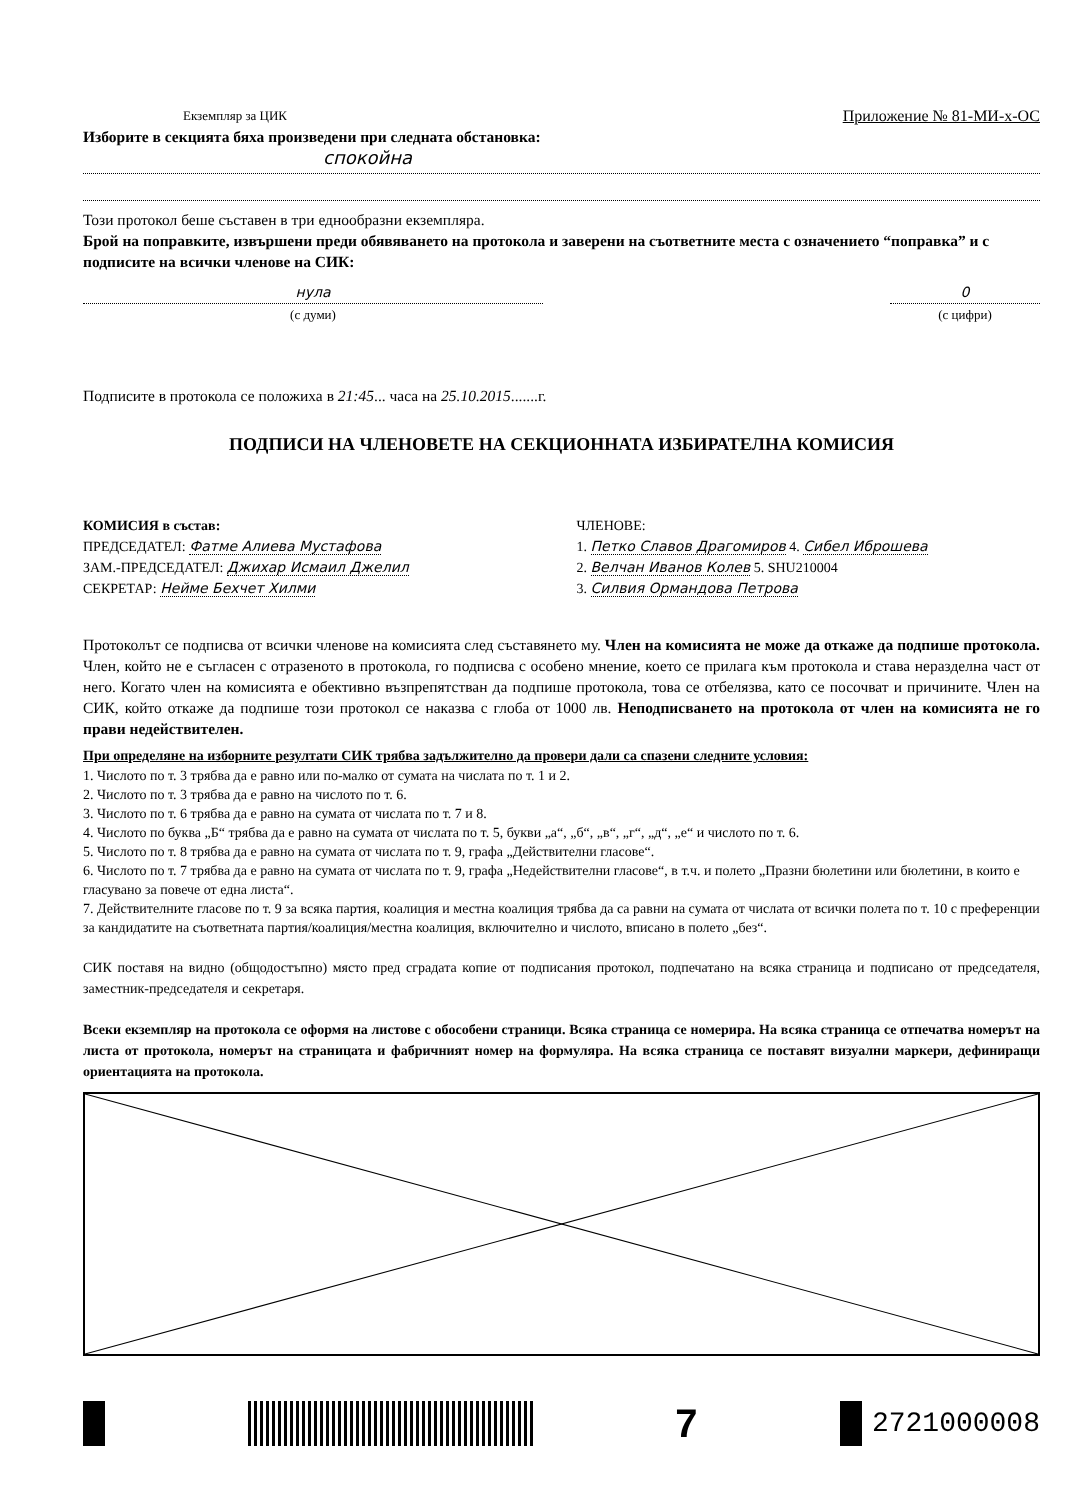Екземпляр за ЦИК Приложение № 81-МИ-х-ОС
Изборите в секцията бяха произведени при следната обстановка:
спокойна
Този протокол беше съставен в три еднообразни екземпляра.
Брой на поправките, извършени преди обявяването на протокола и заверени на съответните места с означението “поправка” и с подписите на всички членове на СИК:
нула
(с думи)
0
(с цифри)
Подписите в протокола се положиха в 21:45... часа на 25.10.2015.......г.
ПОДПИСИ НА ЧЛЕНОВЕТЕ НА СЕКЦИОННАТА ИЗБИРАТЕЛНА КОМИСИЯ
КОМИСИЯ в състав:
ПРЕДСЕДАТЕЛ: Фатме Алиева Мустафова
ЗАМ.-ПРЕДСЕДАТЕЛ: Джихар Исмаил Джелил
СЕКРЕТАР: Нейме Бехчет Хилми
ЧЛЕНОВЕ:
1. Петко Славов Драгомиров 4. Сибел Иброшева
2. Велчан Иванов Колев 5. SHU210004
3. Силвия Ормандова Петрова
Протоколът се подписва от всички членове на комисията след съставянето му. Член на комисията не може да откаже да подпише протокола. Член, който не е съгласен с отразеното в протокола, го подписва с особено мнение, което се прилага към протокола и става неразделна част от него. Когато член на комисията е обективно възпрепятстван да подпише протокола, това се отбелязва, като се посочват и причините. Член на СИК, който откаже да подпише този протокол се наказва с глоба от 1000 лв. Неподписването на протокола от член на комисията не го прави недействителен.
При определяне на изборните резултати СИК трябва задължително да провери дали са спазени следните условия:
1. Числото по т. 3 трябва да е равно или по-малко от сумата на числата по т. 1 и 2.
2. Числото по т. 3 трябва да е равно на числото по т. 6.
3. Числото по т. 6 трябва да е равно на сумата от числата по т. 7 и 8.
4. Числото по буква „Б“ трябва да е равно на сумата от числата по т. 5, букви „а“, „б“, „в“, „г“, „д“, „е“ и числото по т. 6.
5. Числото по т. 8 трябва да е равно на сумата от числата по т. 9, графа „Действителни гласове“.
6. Числото по т. 7 трябва да е равно на сумата от числата по т. 9, графа „Недействителни гласове“, в т.ч. и полето „Празни бюлетини или бюлетини, в които е гласувано за повече от една листа“.
7. Действителните гласове по т. 9 за всяка партия, коалиция и местна коалиция трябва да са равни на сумата от числата от всички полета по т. 10 с преференции за кандидатите на съответната партия/коалиция/местна коалиция, включително и числото, вписано в полето „без“.
СИК поставя на видно (общодостъпно) място пред сградата копие от подписания протокол, подпечатано на всяка страница и подписано от председателя, заместник-председателя и секретаря.
Всеки екземпляр на протокола се оформя на листове с обособени страници. Всяка страница се номерира. На всяка страница се отпечатва номерът на листа от протокола, номерът на страницата и фабричният номер на формуляра. На всяка страница се поставят визуални маркери, дефиниращи ориентацията на протокола.
7
2721000008